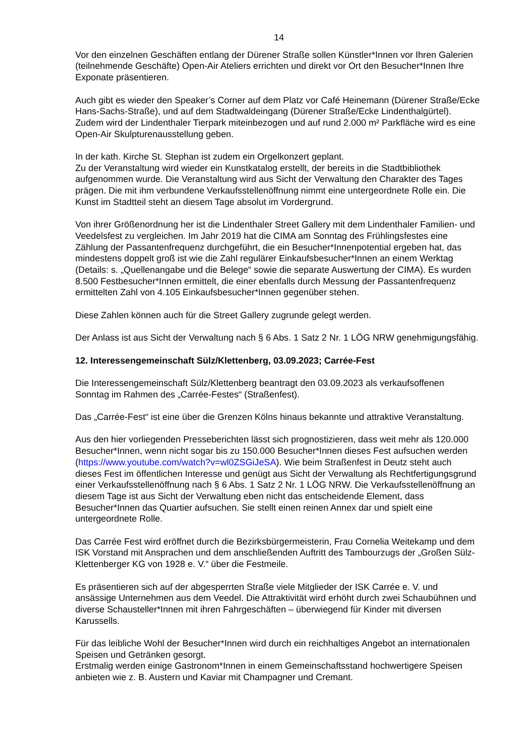14
Vor den einzelnen Geschäften entlang der Dürener Straße sollen Künstler*Innen vor Ihren Galerien (teilnehmende Geschäfte) Open-Air Ateliers errichten und direkt vor Ort den Besucher*Innen Ihre Exponate präsentieren.
Auch gibt es wieder den Speaker’s Corner auf dem Platz vor Café Heinemann (Dürener Straße/Ecke Hans-Sachs-Straße), und auf dem Stadtwaldeingang (Dürener Straße/Ecke Lindenthalgürtel). Zudem wird der Lindenthaler Tierpark miteinbezogen und auf rund 2.000 m² Parkfläche wird es eine Open-Air Skulpturenausstellung geben.
In der kath. Kirche St. Stephan ist zudem ein Orgelkonzert geplant.
Zu der Veranstaltung wird wieder ein Kunstkatalog erstellt, der bereits in die Stadtbibliothek aufgenommen wurde. Die Veranstaltung wird aus Sicht der Verwaltung den Charakter des Tages prägen. Die mit ihm verbundene Verkaufsstellenöffnung nimmt eine untergeordnete Rolle ein. Die Kunst im Stadtteil steht an diesem Tage absolut im Vordergrund.
Von ihrer Größenordnung her ist die Lindenthaler Street Gallery mit dem Lindenthaler Familien- und Veedelsfest zu vergleichen. Im Jahr 2019 hat die CIMA am Sonntag des Frühlingsfestes eine Zählung der Passantenfrequenz durchgeführt, die ein Besucher*Innenpotential ergeben hat, das mindestens doppelt groß ist wie die Zahl regulärer Einkaufsbesucher*Innen an einem Werktag (Details: s. „Quellenangabe und die Belege“ sowie die separate Auswertung der CIMA). Es wurden 8.500 Festbesucher*Innen ermittelt, die einer ebenfalls durch Messung der Passantenfrequenz ermittelten Zahl von 4.105 Einkaufsbesucher*Innen gegenüber stehen.
Diese Zahlen können auch für die Street Gallery zugrunde gelegt werden.
Der Anlass ist aus Sicht der Verwaltung nach § 6 Abs. 1 Satz 2 Nr. 1 LÖG NRW genehmigungsfähig.
12. Interessengemeinschaft Sülz/Klettenberg, 03.09.2023; Carrée-Fest
Die Interessengemeinschaft Sülz/Klettenberg beantragt den 03.09.2023 als verkaufsoffenen Sonntag im Rahmen des „Carrée-Festes“ (Straßenfest).
Das „Carrée-Fest“ ist eine über die Grenzen Kölns hinaus bekannte und attraktive Veranstaltung.
Aus den hier vorliegenden Presseberichten lässt sich prognostizieren, dass weit mehr als 120.000 Besucher*Innen, wenn nicht sogar bis zu 150.000 Besucher*Innen dieses Fest aufsuchen werden (https://www.youtube.com/watch?v=wl0ZSGiJeSA). Wie beim Straßenfest in Deutz steht auch dieses Fest im öffentlichen Interesse und genügt aus Sicht der Verwaltung als Rechtfertigungsgrund einer Verkaufsstellenöffnung nach § 6 Abs. 1 Satz 2 Nr. 1 LÖG NRW. Die Verkaufsstellenöffnung an diesem Tage ist aus Sicht der Verwaltung eben nicht das entscheidende Element, dass Besucher*Innen das Quartier aufsuchen. Sie stellt einen reinen Annex dar und spielt eine untergeordnete Rolle.
Das Carrée Fest wird eröffnet durch die Bezirksbürgermeisterin, Frau Cornelia Weitekamp und dem ISK Vorstand mit Ansprachen und dem anschließenden Auftritt des Tambourzugs der „Großen Sülz-Klettenberger KG von 1928 e. V.“ über die Festmeile.
Es präsentieren sich auf der abgesperrten Straße viele Mitglieder der ISK Carrée e. V. und ansässige Unternehmen aus dem Veedel. Die Attraktivität wird erhöht durch zwei Schaubühnen und diverse Schausteller*Innen mit ihren Fahrgeschäften – überwiegend für Kinder mit diversen Karussells.
Für das leibliche Wohl der Besucher*Innen wird durch ein reichhaltiges Angebot an internationalen Speisen und Getränken gesorgt.
Erstmalig werden einige Gastronom*Innen in einem Gemeinschaftsstand hochwertigere Speisen anbieten wie z. B. Austern und Kaviar mit Champagner und Cremant.